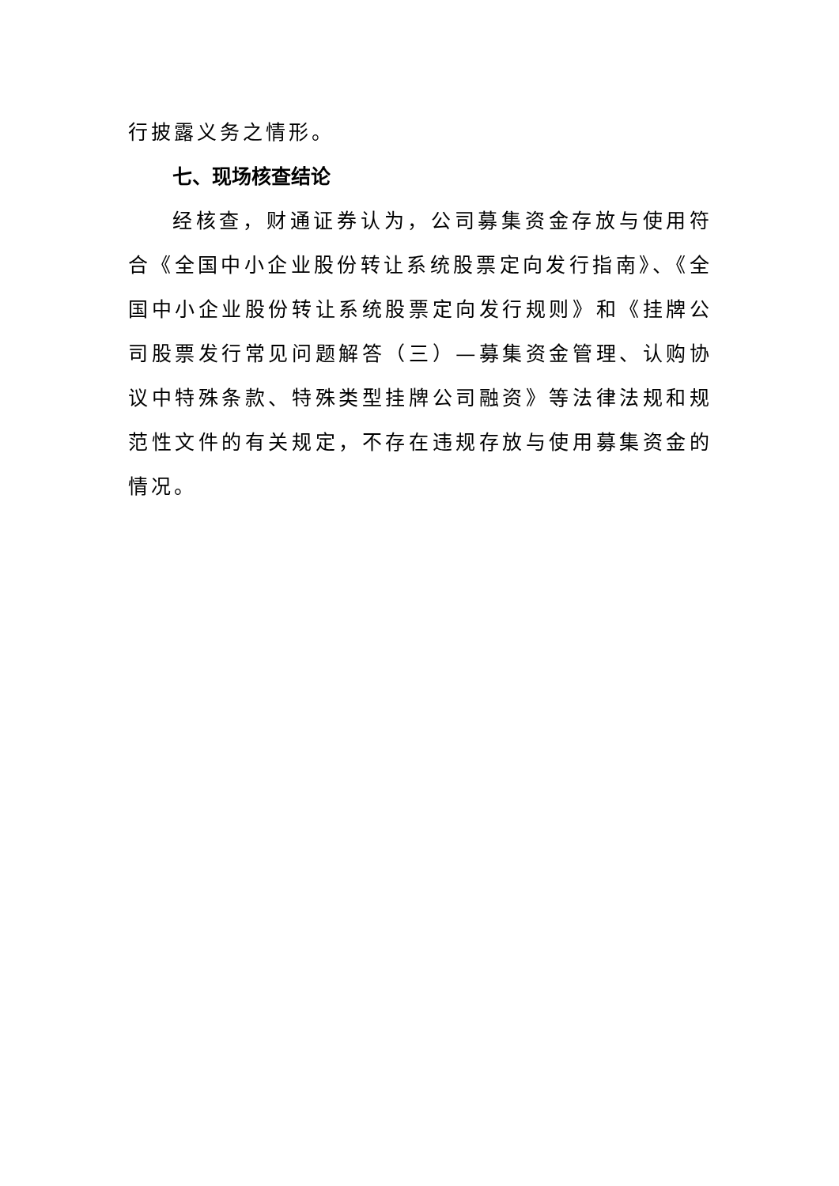行披露义务之情形。
七、现场核查结论
经核查，财通证券认为，公司募集资金存放与使用符合《全国中小企业股份转让系统股票定向发行指南》、《全国中小企业股份转让系统股票定向发行规则》和《挂牌公司股票发行常见问题解答（三）—募集资金管理、认购协议中特殊条款、特殊类型挂牌公司融资》等法律法规和规范性文件的有关规定，不存在违规存放与使用募集资金的情况。